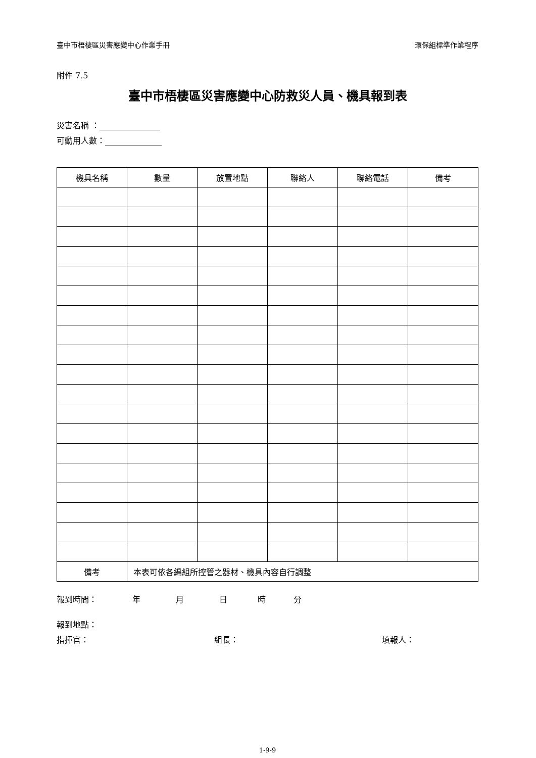臺中市梧棲區災害應變中心作業手冊 環保組標準作業程序
附件 7.5
臺中市梧棲區災害應變中心防救災人員、機具報到表
災害名稱 ：_______________
可動用人數：______________
| 機具名稱 | 數量 | 放置地點 | 聯絡人 | 聯絡電話 | 備考 |
| --- | --- | --- | --- | --- | --- |
| 備考 | 本表可依各編組所控管之器材、機具內容自行調整 | | | | |
報到時間： 年 月 日 時 分
報到地點：
指揮官： 組長： 填報人：
1-9-9